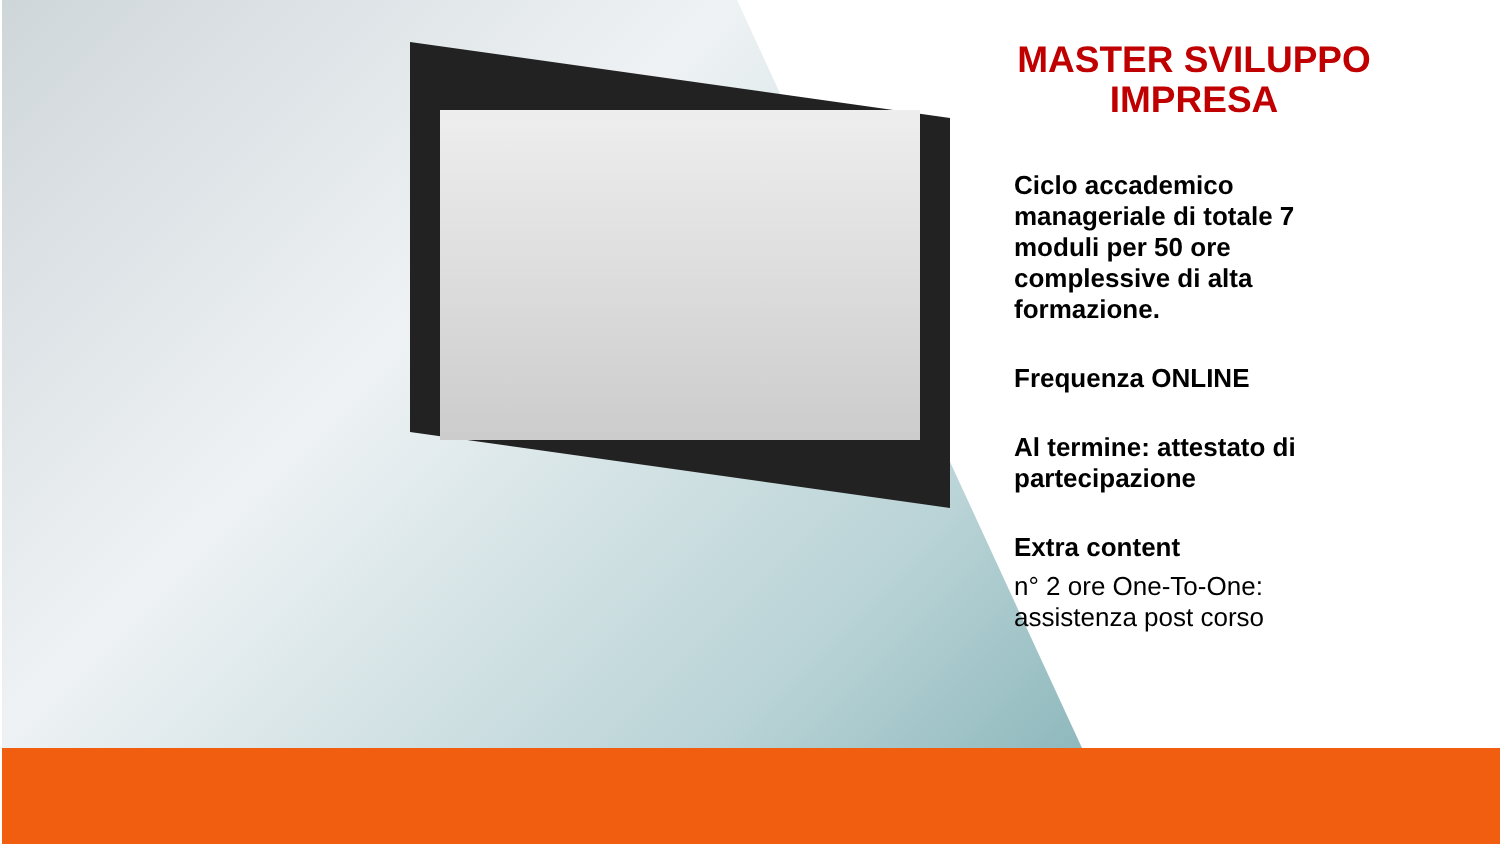MASTER SVILUPPO IMPRESA
Ciclo accademico manageriale di totale 7 moduli per 50 ore complessive di alta formazione.
Frequenza ONLINE
Al termine: attestato di partecipazione
Extra content
n° 2 ore One-To-One: assistenza post corso